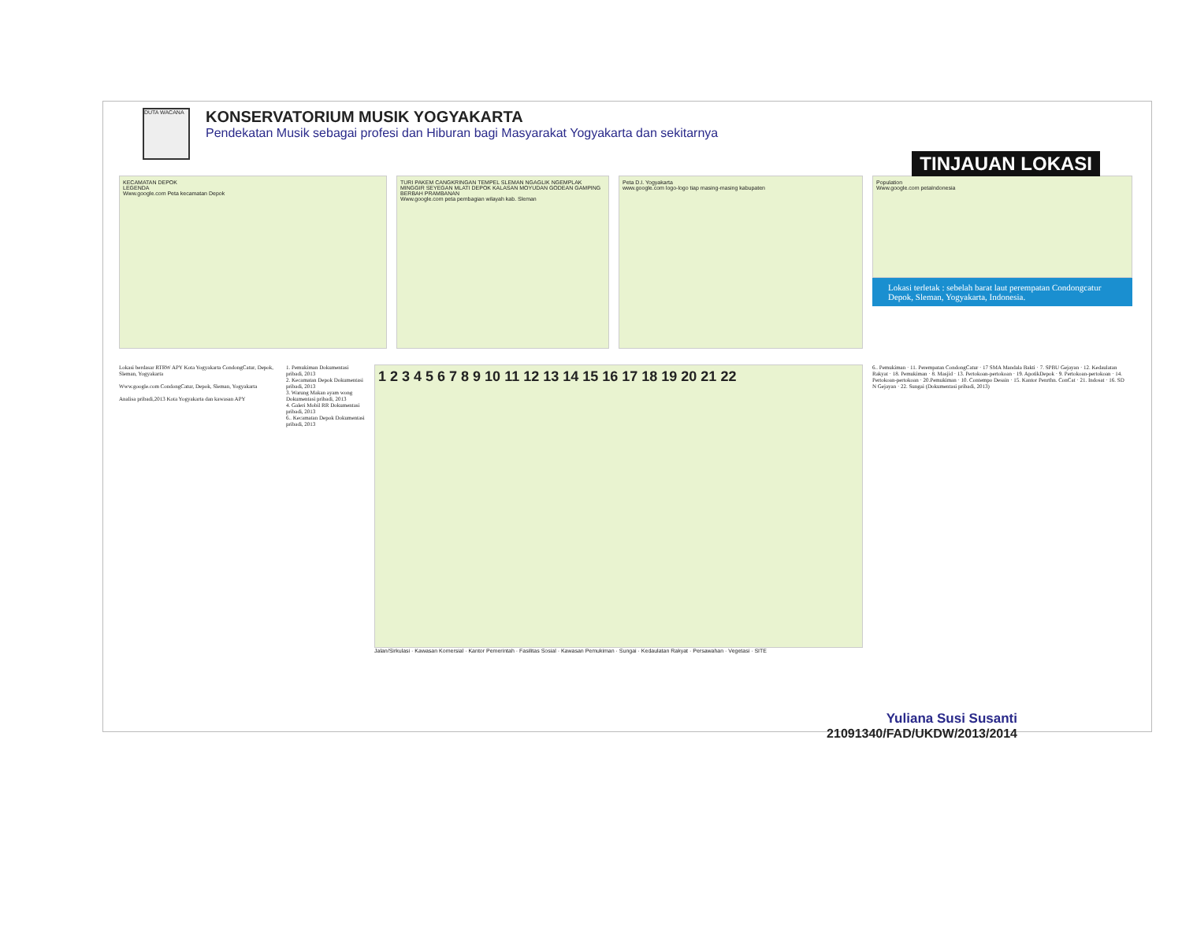DUTA WACANA
KONSERVATORIUM MUSIK YOGYAKARTA
Pendekatan Musik sebagai profesi dan Hiburan bagi Masyarakat Yogyakarta dan sekitarnya
TINJAUAN LOKASI
KECAMATAN DEPOK
LEGENDA
Www.google.com Peta kecamatan Depok
TURI PAKEM CANGKRINGAN TEMPEL SLEMAN NGAGLIK NGEMPLAK MINGGIR SEYEGAN MLATI DEPOK KALASAN MOYUDAN GODEAN GAMPING BERBAH PRAMBANAN
Www.google.com peta pembagian wilayah kab. Sleman
Peta D.I. Yogyakarta
www.google.com logo-logo tiap masing-masing kabupaten
Population
Www.google.com petaIndonesia
Lokasi terletak : sebelah barat laut perempatan Condongcatur Depok, Sleman, Yogyakarta, Indonesia.
Lokasi berdasar RTRW APY Kota Yogyakarta CondongCatur, Depok, Sleman, Yogyakarta
Www.google.com CondongCatur, Depok, Sleman, Yogyakarta
Analisa pribadi,2013 Kota Yogyakarta dan kawasan APY
1. Pemukiman Dokumentasi pribadi, 2013
2. Kecamatan Depok Dokumentasi pribadi, 2013
3. Warung Makan ayam wong Dokumentasi pribadi, 2013
4. Galeri Mobil RR Dokumentasi pribadi, 2013
6.. Kecamatan Depok Dokumentasi pribadi, 2013
1 2 3 4 5 6 7 8 9 10 11 12 13 14 15 16 17 18 19 20 21 22
Jalan/Sirkulasi · Kawasan Komersial · Kantor Pemerintah · Fasilitas Sosial · Kawasan Pemukiman · Sungai · Kedaulatan Rakyat · Persawahan · Vegetasi · SITE
6.. Pemukiman · 11. Perempatan CondongCatur · 17 SMA Mandala Bakti · 7. SPBU Gejayan · 12. Kedaulatan Rakyat · 18. Pemukiman · 8. Masjid · 13. Pertokoan-pertokoan · 19. ApotikDepok · 9. Pertokoan-pertokoan · 14. Pertokoan-pertokoan · 20.Pemukiman · 10. Contempo Desain · 15. Kantor Penrthn. ConCat · 21. Indosat · 16. SD N Gejayan · 22. Sungai (Dokumentasi pribadi, 2013)
Yuliana Susi Susanti
21091340/FAD/UKDW/2013/2014